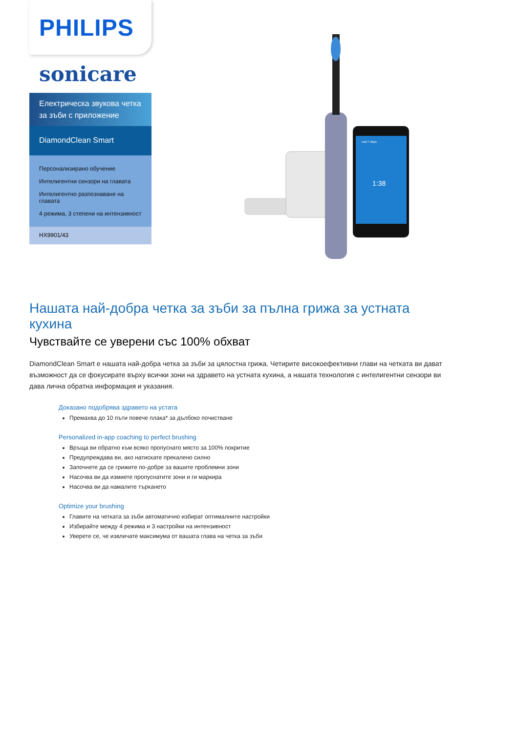PHILIPS
sonicare
Електрическа звукова четка за зъби с приложение
DiamondClean Smart
Персонализирано обучение
Интелигентни сензори на главата
Интелигентно разпознаване на главата
4 режима, 3 степени на интензивност
HX9901/43
Last 7 days
1:38
Нашата най-добра четка за зъби за пълна грижа за устната кухина
Чувствайте се уверени със 100% обхват
DiamondClean Smart е нашата най-добра четка за зъби за цялостна грижа. Четирите високоефективни глави на четката ви дават възможност да се фокусирате върху всички зони на здравето на устната кухина, а нашата технология с интелигентни сензори ви дава лична обратна информация и указания.
Доказано подобрява здравето на устата
Премахва до 10 пъти повече плака* за дълбоко почистване
Personalized in-app coaching to perfect brushing
Връща ви обратно към всяко пропуснато място за 100% покритие
Предупреждава ви, ако натискате прекалено силно
Започнете да се грижите по-добре за вашите проблемни зони
Насочва ви да измиете пропуснатите зони и ги маркира
Насочва ви да намалите търкането
Optimize your brushing
Главите на четката за зъби автоматично избират оптималните настройки
Избирайте между 4 режима и 3 настройки на интензивност
Уверете се, че извличате максимума от вашата глава на четка за зъби